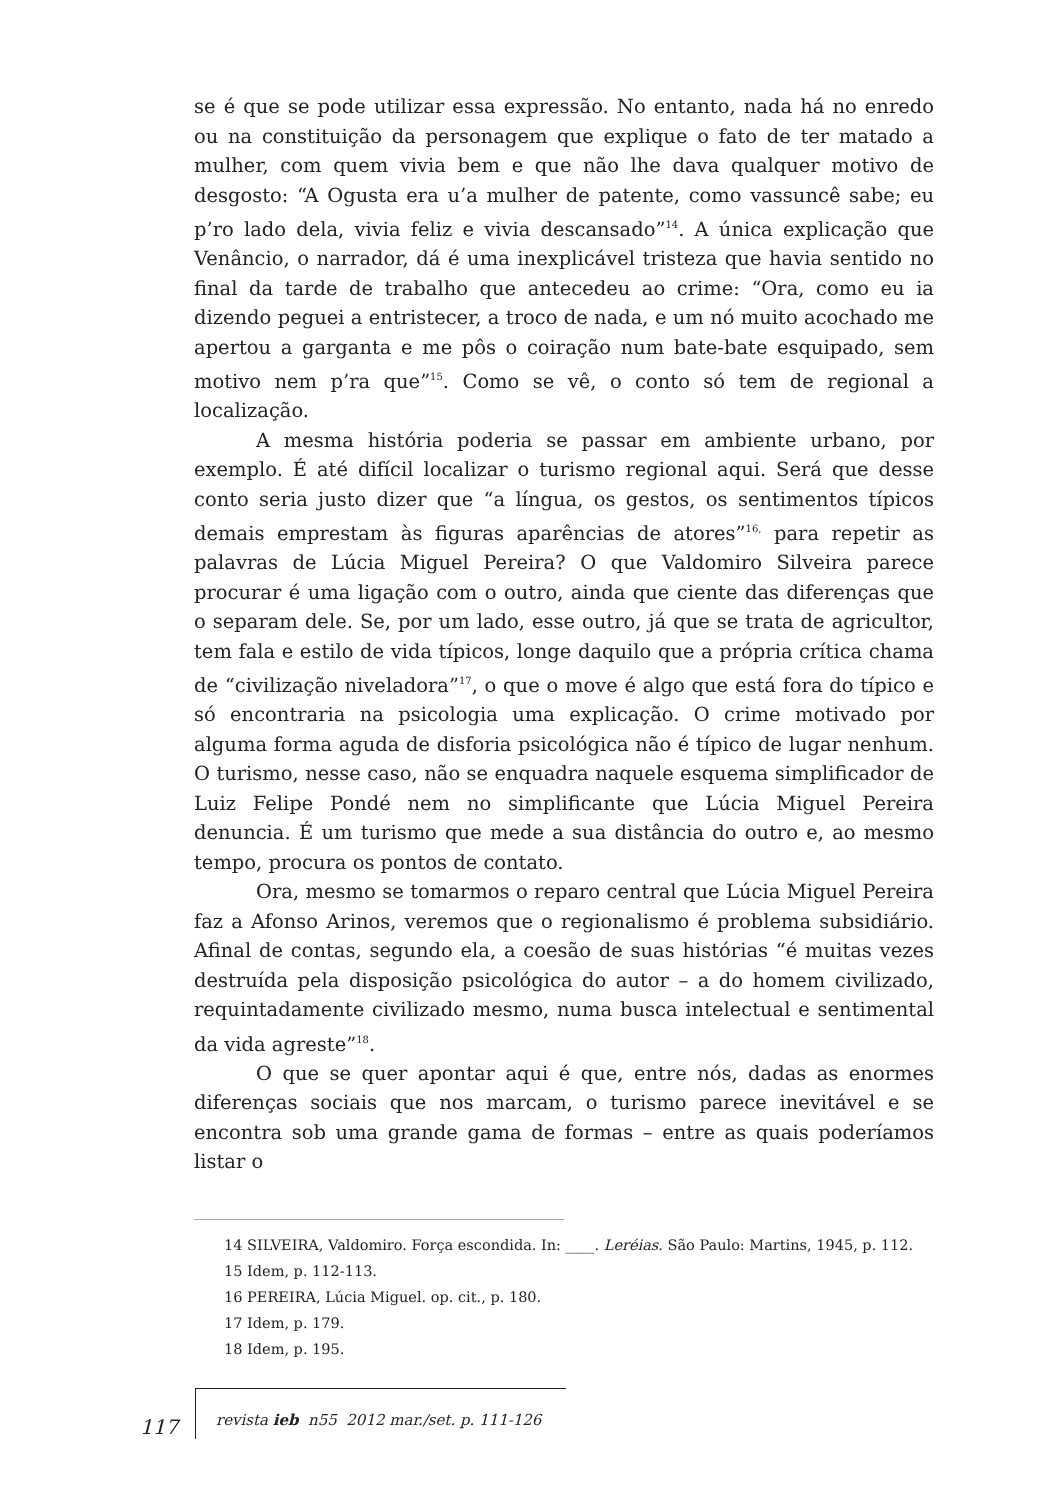se é que se pode utilizar essa expressão. No entanto, nada há no enredo ou na constituição da personagem que explique o fato de ter matado a mulher, com quem vivia bem e que não lhe dava qualquer motivo de desgosto: “A Ogusta era u’a mulher de patente, como vassuncê sabe; eu p’ro lado dela, vivia feliz e vivia descansado”<sup>14</sup>. A única explicação que Venâncio, o narrador, dá é uma inexplicável tristeza que havia sentido no final da tarde de trabalho que antecedeu ao crime: “Ora, como eu ia dizendo peguei a entristecer, a troco de nada, e um nó muito acochado me apertou a garganta e me pôs o coiração num bate-bate esquipado, sem motivo nem p’ra que”<sup>15</sup>. Como se vê, o conto só tem de regional a localização.
A mesma história poderia se passar em ambiente urbano, por exemplo. É até difícil localizar o turismo regional aqui. Será que desse conto seria justo dizer que “a língua, os gestos, os sentimentos típicos demais emprestam às figuras aparências de atores”<sup>16,</sup> para repetir as palavras de Lúcia Miguel Pereira? O que Valdomiro Silveira parece procurar é uma ligação com o outro, ainda que ciente das diferenças que o separam dele. Se, por um lado, esse outro, já que se trata de agricultor, tem fala e estilo de vida típicos, longe daquilo que a própria crítica chama de “civilização niveladora”<sup>17</sup>, o que o move é algo que está fora do típico e só encontraria na psicologia uma explicação. O crime motivado por alguma forma aguda de disforia psicológica não é típico de lugar nenhum. O turismo, nesse caso, não se enquadra naquele esquema simplificador de Luiz Felipe Pondé nem no simplificante que Lúcia Miguel Pereira denuncia. É um turismo que mede a sua distância do outro e, ao mesmo tempo, procura os pontos de contato.
Ora, mesmo se tomarmos o reparo central que Lúcia Miguel Pereira faz a Afonso Arinos, veremos que o regionalismo é problema subsidiário. Afinal de contas, segundo ela, a coesão de suas histórias “é muitas vezes destruída pela disposição psicológica do autor – a do homem civilizado, requintadamente civilizado mesmo, numa busca intelectual e sentimental da vida agreste”<sup>18</sup>.
O que se quer apontar aqui é que, entre nós, dadas as enormes diferenças sociais que nos marcam, o turismo parece inevitável e se encontra sob uma grande gama de formas – entre as quais poderíamos listar o
14 SILVEIRA, Valdomiro. Força escondida. In: ____. Leréias. São Paulo: Martins, 1945, p. 112.
15 Idem, p. 112-113.
16 PEREIRA, Lúcia Miguel. op. cit., p. 180.
17 Idem, p. 179.
18 Idem, p. 195.
117
revista ieb n55 2012 mar./set. p. 111-126